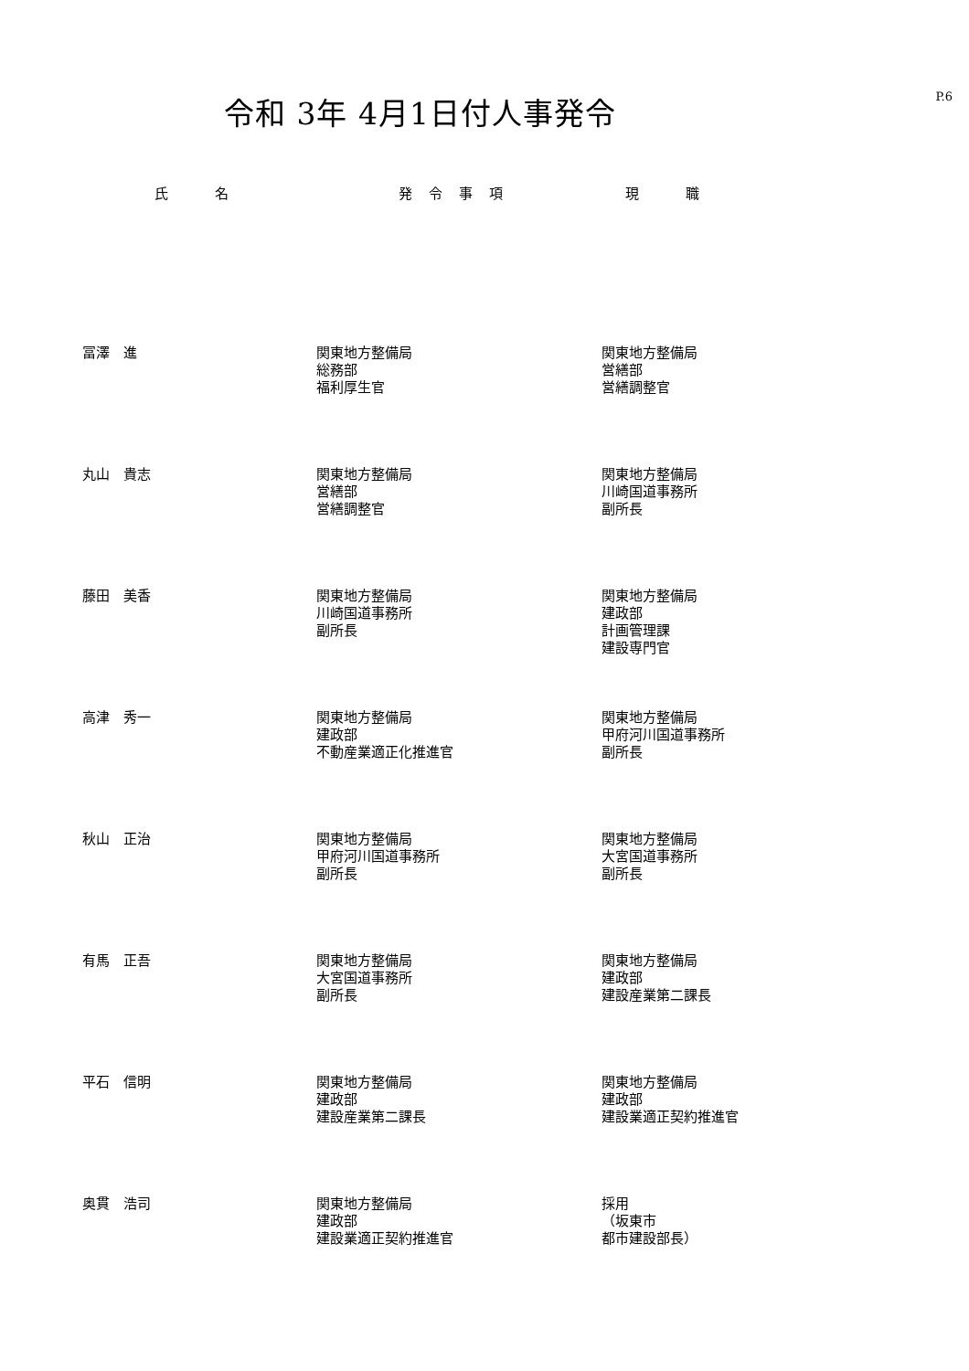P.6
令和 3年 4月1日付人事発令
| 氏 名 | 発令事項 | 現 職 |
| --- | --- | --- |
| 冨澤 進 | 関東地方整備局 総務部 福利厚生官 | 関東地方整備局 営繕部 営繕調整官 |
| 丸山 貴志 | 関東地方整備局 営繕部 営繕調整官 | 関東地方整備局 川崎国道事務所 副所長 |
| 藤田 美香 | 関東地方整備局 川崎国道事務所 副所長 | 関東地方整備局 建政部 計画管理課 建設専門官 |
| 高津 秀一 | 関東地方整備局 建政部 不動産業適正化推進官 | 関東地方整備局 甲府河川国道事務所 副所長 |
| 秋山 正治 | 関東地方整備局 甲府河川国道事務所 副所長 | 関東地方整備局 大宮国道事務所 副所長 |
| 有馬 正吾 | 関東地方整備局 大宮国道事務所 副所長 | 関東地方整備局 建政部 建設産業第二課長 |
| 平石 信明 | 関東地方整備局 建政部 建設産業第二課長 | 関東地方整備局 建政部 建設業適正契約推進官 |
| 奥貫 浩司 | 関東地方整備局 建政部 建設業適正契約推進官 | 採用 （坂東市 都市建設部長） |